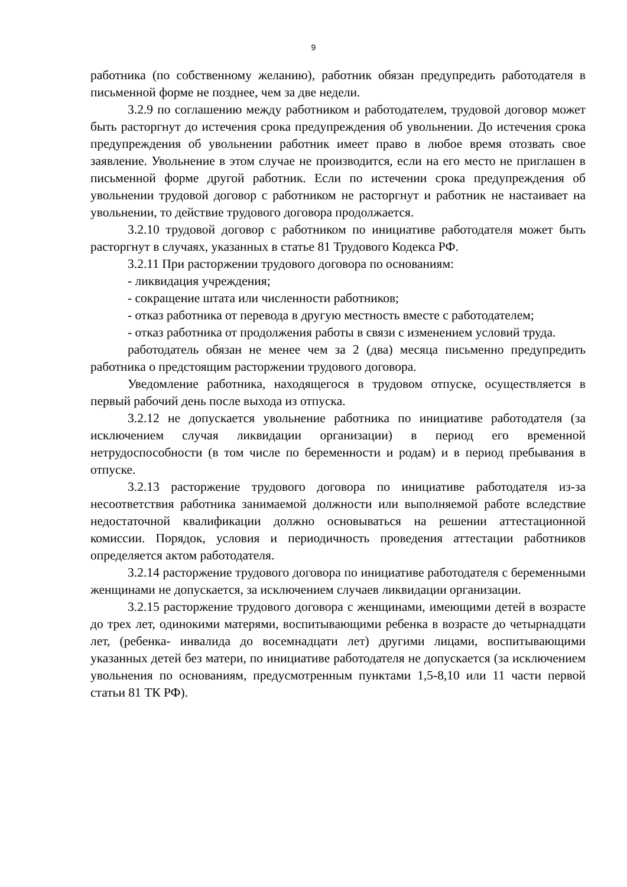9
работника (по собственному желанию), работник обязан предупредить работодателя в письменной форме не позднее, чем за две недели.
3.2.9 по соглашению между работником и работодателем, трудовой договор может быть расторгнут до истечения срока предупреждения об увольнении. До истечения срока предупреждения об увольнении работник имеет право в любое время отозвать свое заявление. Увольнение в этом случае не производится, если на его место не приглашен в письменной форме другой работник. Если по истечении срока предупреждения об увольнении трудовой договор с работником не расторгнут и работник не настаивает на увольнении, то действие трудового договора продолжается.
3.2.10 трудовой договор с работником по инициативе работодателя может быть расторгнут в случаях, указанных в статье 81 Трудового Кодекса РФ.
3.2.11 При расторжении трудового договора по основаниям:
- ликвидация учреждения;
- сокращение штата или численности работников;
- отказ работника от перевода в другую местность вместе с работодателем;
- отказ работника от продолжения работы в связи с изменением условий труда.
работодатель обязан не менее чем за 2 (два) месяца письменно предупредить работника о предстоящим расторжении трудового договора.
Уведомление работника, находящегося в трудовом отпуске, осуществляется в первый рабочий день после выхода из отпуска.
3.2.12 не допускается увольнение работника по инициативе работодателя (за исключением случая ликвидации организации) в период его временной нетрудоспособности (в том числе по беременности и родам) и в период пребывания в отпуске.
3.2.13 расторжение трудового договора по инициативе работодателя из-за несоответствия работника занимаемой должности или выполняемой работе вследствие недостаточной квалификации должно основываться на решении аттестационной комиссии. Порядок, условия и периодичность проведения аттестации работников определяется актом работодателя.
3.2.14 расторжение трудового договора по инициативе работодателя с беременными женщинами не допускается, за исключением случаев ликвидации организации.
3.2.15 расторжение трудового договора с женщинами, имеющими детей в возрасте до трех лет, одинокими матерями, воспитывающими ребенка в возрасте до четырнадцати лет, (ребенка- инвалида до восемнадцати лет) другими лицами, воспитывающими указанных детей без матери, по инициативе работодателя не допускается (за исключением увольнения по основаниям, предусмотренным пунктами 1,5-8,10 или 11 части первой статьи 81 ТК РФ).